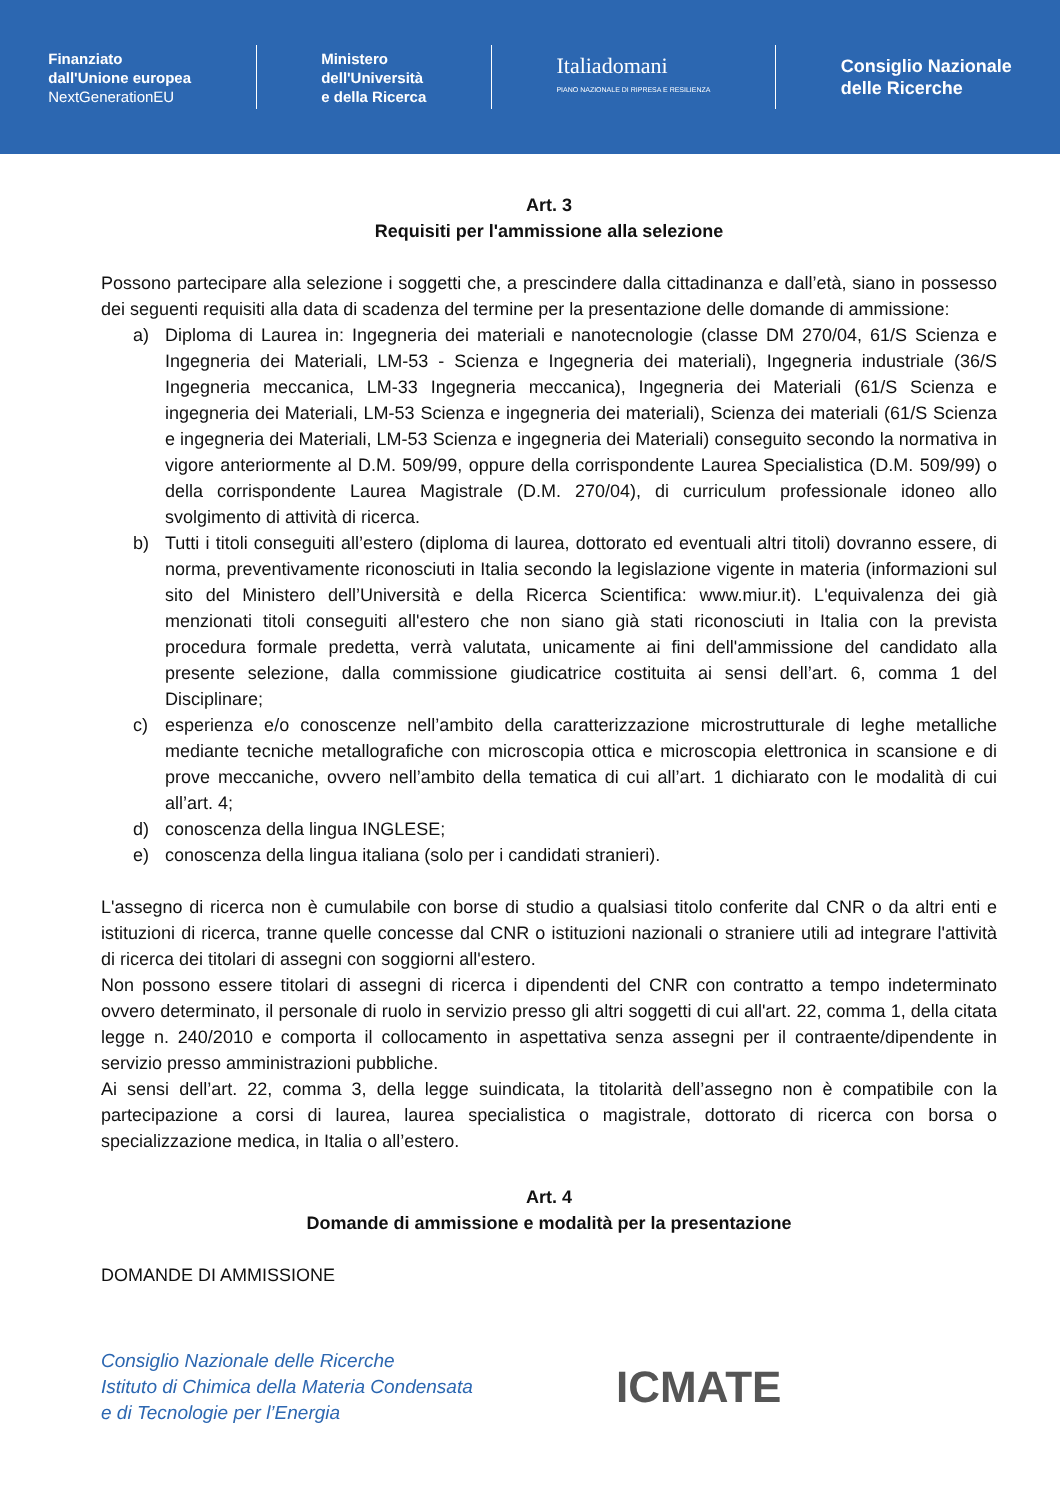Finanziato
dall'Unione europea
NextGenerationEU
Ministero
dell'Università
e della Ricerca
Italiadomani
PIANO NAZIONALE DI RIPRESA E RESILIENZA
Consiglio Nazionale
delle Ricerche
Art. 3
Requisiti per l'ammissione alla selezione
Possono partecipare alla selezione i soggetti che, a prescindere dalla cittadinanza e dall’età, siano in possesso dei seguenti requisiti alla data di scadenza del termine per la presentazione delle domande di ammissione:
a) Diploma di Laurea in: Ingegneria dei materiali e nanotecnologie (classe DM 270/04, 61/S Scienza e Ingegneria dei Materiali, LM-53 - Scienza e Ingegneria dei materiali), Ingegneria industriale (36/S Ingegneria meccanica, LM-33 Ingegneria meccanica), Ingegneria dei Materiali (61/S Scienza e ingegneria dei Materiali, LM-53 Scienza e ingegneria dei materiali), Scienza dei materiali (61/S Scienza e ingegneria dei Materiali, LM-53 Scienza e ingegneria dei Materiali) conseguito secondo la normativa in vigore anteriormente al D.M. 509/99, oppure della corrispondente Laurea Specialistica (D.M. 509/99) o della corrispondente Laurea Magistrale (D.M. 270/04), di curriculum professionale idoneo allo svolgimento di attività di ricerca.
b) Tutti i titoli conseguiti all’estero (diploma di laurea, dottorato ed eventuali altri titoli) dovranno essere, di norma, preventivamente riconosciuti in Italia secondo la legislazione vigente in materia (informazioni sul sito del Ministero dell’Università e della Ricerca Scientifica: www.miur.it). L'equivalenza dei già menzionati titoli conseguiti all'estero che non siano già stati riconosciuti in Italia con la prevista procedura formale predetta, verrà valutata, unicamente ai fini dell'ammissione del candidato alla presente selezione, dalla commissione giudicatrice costituita ai sensi dell’art. 6, comma 1 del Disciplinare;
c) esperienza e/o conoscenze nell’ambito della caratterizzazione microstrutturale di leghe metalliche mediante tecniche metallografiche con microscopia ottica e microscopia elettronica in scansione e di prove meccaniche, ovvero nell’ambito della tematica di cui all’art. 1 dichiarato con le modalità di cui all’art. 4;
d) conoscenza della lingua INGLESE;
e) conoscenza della lingua italiana (solo per i candidati stranieri).
L'assegno di ricerca non è cumulabile con borse di studio a qualsiasi titolo conferite dal CNR o da altri enti e istituzioni di ricerca, tranne quelle concesse dal CNR o istituzioni nazionali o straniere utili ad integrare l'attività di ricerca dei titolari di assegni con soggiorni all'estero.
Non possono essere titolari di assegni di ricerca i dipendenti del CNR con contratto a tempo indeterminato ovvero determinato, il personale di ruolo in servizio presso gli altri soggetti di cui all'art. 22, comma 1, della citata legge n. 240/2010 e comporta il collocamento in aspettativa senza assegni per il contraente/dipendente in servizio presso amministrazioni pubbliche.
Ai sensi dell’art. 22, comma 3, della legge suindicata, la titolarità dell’assegno non è compatibile con la partecipazione a corsi di laurea, laurea specialistica o magistrale, dottorato di ricerca con borsa o specializzazione medica, in Italia o all’estero.
Art. 4
Domande di ammissione e modalità per la presentazione
DOMANDE DI AMMISSIONE
Consiglio Nazionale delle Ricerche
Istituto di Chimica della Materia Condensata
e di Tecnologie per l’Energia
ICMATE